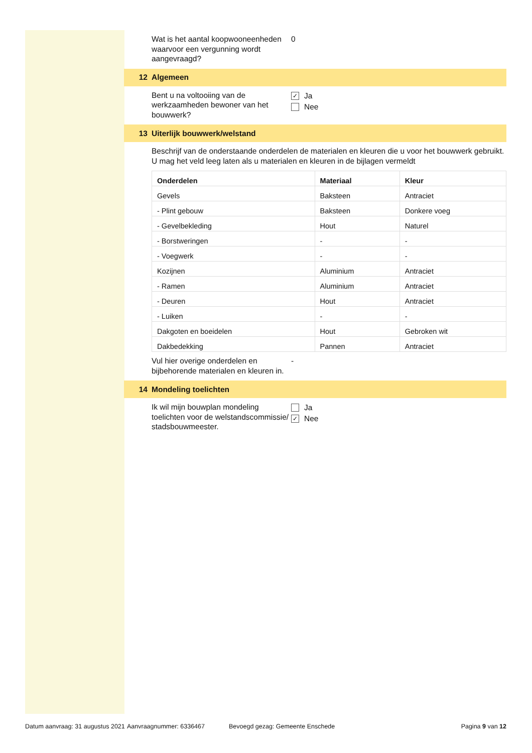Wat is het aantal koopwooneenheden waarvoor een vergunning wordt aangevraagd?
0
12 Algemeen
Bent u na voltooiing van de werkzaamheden bewoner van het bouwwerk?
✓
Ja
Nee
13 Uiterlijk bouwwerk/welstand
Beschrijf van de onderstaande onderdelen de materialen en kleuren die u voor het bouwwerk gebruikt. U mag het veld leeg laten als u materialen en kleuren in de bijlagen vermeldt
| Onderdelen | Materiaal | Kleur |
| --- | --- | --- |
| Gevels | Baksteen | Antraciet |
| - Plint gebouw | Baksteen | Donkere voeg |
| - Gevelbekleding | Hout | Naturel |
| - Borstweringen | - | - |
| - Voegwerk | - | - |
| Kozijnen | Aluminium | Antraciet |
| - Ramen | Aluminium | Antraciet |
| - Deuren | Hout | Antraciet |
| - Luiken | - | - |
| Dakgoten en boeidelen | Hout | Gebroken wit |
| Dakbedekking | Pannen | Antraciet |
Vul hier overige onderdelen en bijbehorende materialen en kleuren in.
-
14 Mondeling toelichten
Ik wil mijn bouwplan mondeling toelichten voor de welstandscommissie/ stadsbouwmeester.
Ja
✓
Nee
Datum aanvraag: 31 augustus 2021 Aanvraagnummer: 6336467 Bevoegd gezag: Gemeente Enschede Pagina 9 van 12